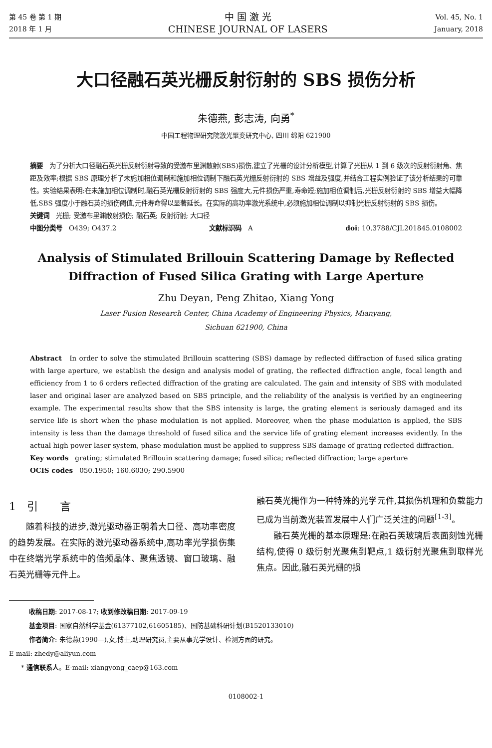第 45 卷 第 1 期
2018 年 1 月
中 国 激 光
CHINESE JOURNAL OF LASERS
Vol. 45, No. 1
January, 2018
大口径融石英光栅反射衍射的 SBS 损伤分析
朱德燕, 彭志涛, 向勇<sup>*</sup>
中国工程物理研究院激光聚变研究中心, 四川 绵阳 621900
摘要　为了分析大口径融石英光栅反射衍射导致的受激布里渊散射(SBS)损伤,建立了光栅的设计分析模型,计算了光栅从 1 到 6 级次的反射衍射角、焦距及效率;根据 SBS 原理分析了未施加相位调制和施加相位调制下融石英光栅反射衍射的 SBS 增益及强度,并结合工程实例验证了该分析结果的可靠性。实验结果表明:在未施加相位调制时,融石英光栅反射衍射的 SBS 强度大,元件损伤严重,寿命短;施加相位调制后,光栅反射衍射的 SBS 增益大幅降低,SBS 强度小于融石英的损伤阈值,元件寿命得以显著延长。在实际的高功率激光系统中,必须施加相位调制以抑制光栅反射衍射的 SBS 损伤。
关键词　光栅; 受激布里渊散射损伤; 融石英; 反射衍射; 大口径
中图分类号　O439; O437.2 文献标识码　A doi: 10.3788/CJL201845.0108002
Analysis of Stimulated Brillouin Scattering Damage by Reflected Diffraction of Fused Silica Grating with Large Aperture
Zhu Deyan, Peng Zhitao, Xiang Yong
Laser Fusion Research Center, China Academy of Engineering Physics, Mianyang,
Sichuan 621900, China
Abstract　In order to solve the stimulated Brillouin scattering (SBS) damage by reflected diffraction of fused silica grating with large aperture, we establish the design and analysis model of grating, the reflected diffraction angle, focal length and efficiency from 1 to 6 orders reflected diffraction of the grating are calculated. The gain and intensity of SBS with modulated laser and original laser are analyzed based on SBS principle, and the reliability of the analysis is verified by an engineering example. The experimental results show that the SBS intensity is large, the grating element is seriously damaged and its service life is short when the phase modulation is not applied. Moreover, when the phase modulation is applied, the SBS intensity is less than the damage threshold of fused silica and the service life of grating element increases evidently. In the actual high power laser system, phase modulation must be applied to suppress SBS damage of grating reflected diffraction.
Key words　grating; stimulated Brillouin scattering damage; fused silica; reflected diffraction; large aperture
OCIS codes　050.1950; 160.6030; 290.5900
1　引　　言
随着科技的进步,激光驱动器正朝着大口径、高功率密度的趋势发展。在实际的激光驱动器系统中,高功率光学损伤集中在终端光学系统中的倍频晶体、聚焦透镜、窗口玻璃、融石英光栅等元件上。
融石英光栅作为一种特殊的光学元件,其损伤机理和负载能力已成为当前激光装置发展中人们广泛关注的问题<sup>[1-3]</sup>。
融石英光栅的基本原理是:在融石英玻璃后表面刻蚀光栅结构,使得 0 级衍射光聚焦到靶点,1 级衍射光聚焦到取样光焦点。因此,融石英光栅的损
收稿日期: 2017-08-17; 收到修改稿日期: 2017-09-19
基金项目: 国家自然科学基金(61377102,61605185)、国防基础科研计划(B1520133010)
作者简介: 朱德燕(1990—),女,博士,助理研究员,主要从事光学设计、检测方面的研究。
E-mail: zhedy@aliyun.com
* 通信联系人。E-mail: xiangyong_caep@163.com
0108002-1